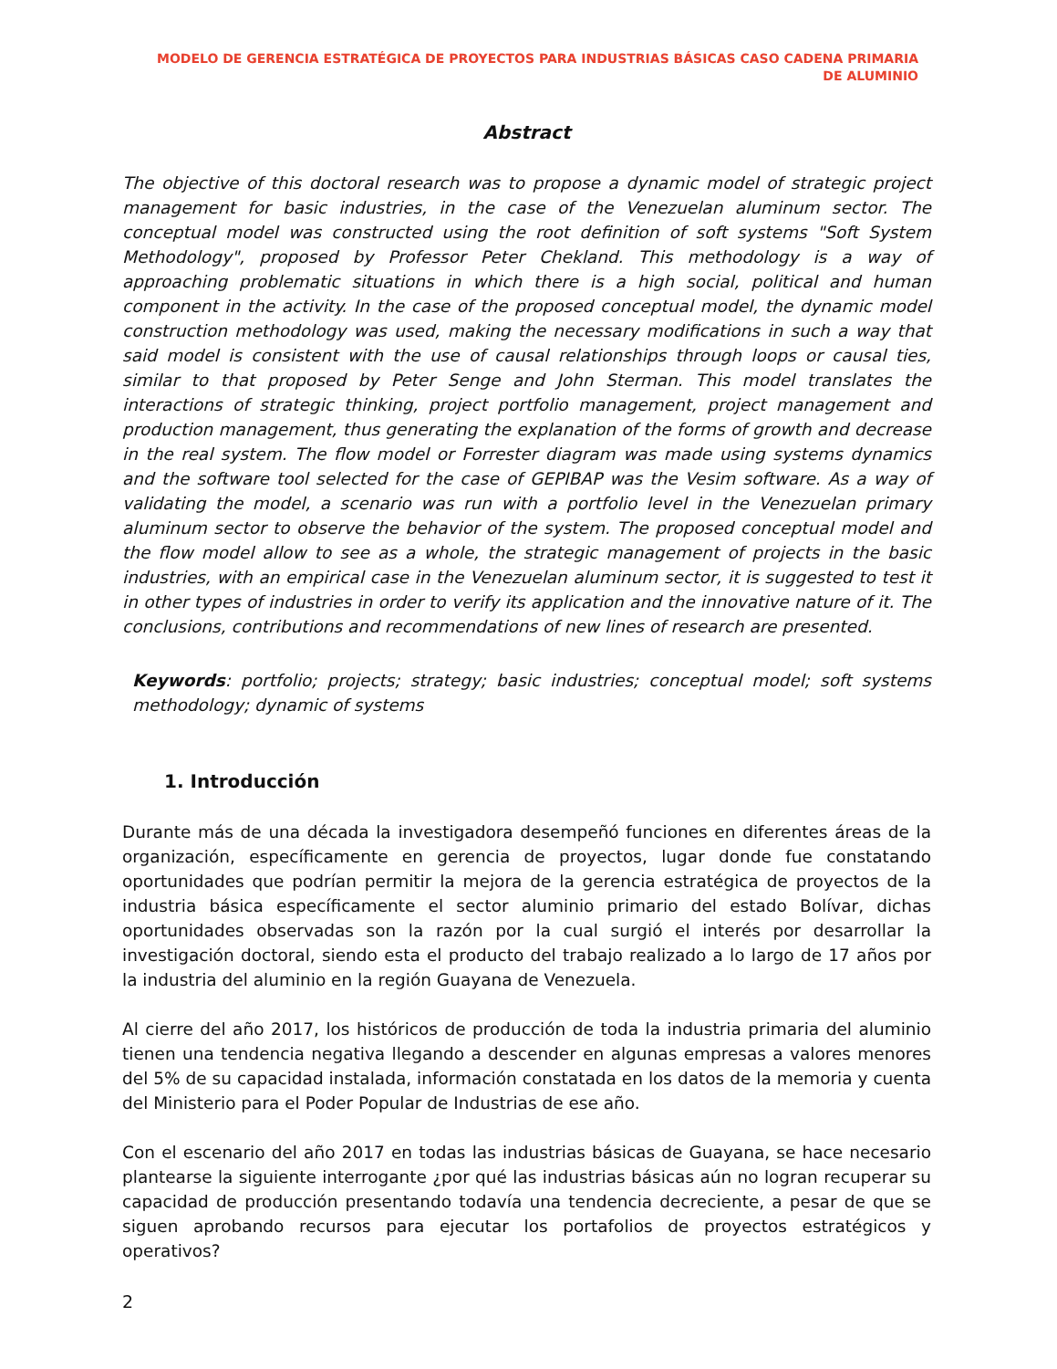MODELO DE GERENCIA ESTRATÉGICA DE PROYECTOS PARA INDUSTRIAS BÁSICAS CASO CADENA PRIMARIA DE ALUMINIO
Abstract
The objective of this doctoral research was to propose a dynamic model of strategic project management for basic industries, in the case of the Venezuelan aluminum sector. The conceptual model was constructed using the root definition of soft systems "Soft System Methodology", proposed by Professor Peter Chekland. This methodology is a way of approaching problematic situations in which there is a high social, political and human component in the activity. In the case of the proposed conceptual model, the dynamic model construction methodology was used, making the necessary modifications in such a way that said model is consistent with the use of causal relationships through loops or causal ties, similar to that proposed by Peter Senge and John Sterman. This model translates the interactions of strategic thinking, project portfolio management, project management and production management, thus generating the explanation of the forms of growth and decrease in the real system. The flow model or Forrester diagram was made using systems dynamics and the software tool selected for the case of GEPIBAP was the Vesim software. As a way of validating the model, a scenario was run with a portfolio level in the Venezuelan primary aluminum sector to observe the behavior of the system. The proposed conceptual model and the flow model allow to see as a whole, the strategic management of projects in the basic industries, with an empirical case in the Venezuelan aluminum sector, it is suggested to test it in other types of industries in order to verify its application and the innovative nature of it. The conclusions, contributions and recommendations of new lines of research are presented.
Keywords: portfolio; projects; strategy; basic industries; conceptual model; soft systems methodology; dynamic of systems
1. Introducción
Durante más de una década la investigadora desempeñó funciones en diferentes áreas de la organización, específicamente en gerencia de proyectos, lugar donde fue constatando oportunidades que podrían permitir la mejora de la gerencia estratégica de proyectos de la industria básica específicamente el sector aluminio primario del estado Bolívar, dichas oportunidades observadas son la razón por la cual surgió el interés por desarrollar la investigación doctoral, siendo esta el producto del trabajo realizado a lo largo de 17 años por la industria del aluminio en la región Guayana de Venezuela.
Al cierre del año 2017, los históricos de producción de toda la industria primaria del aluminio tienen una tendencia negativa llegando a descender en algunas empresas a valores menores del 5% de su capacidad instalada, información constatada en los datos de la memoria y cuenta del Ministerio para el Poder Popular de Industrias de ese año.
Con el escenario del año 2017 en todas las industrias básicas de Guayana, se hace necesario plantearse la siguiente interrogante ¿por qué las industrias básicas aún no logran recuperar su capacidad de producción presentando todavía una tendencia decreciente, a pesar de que se siguen aprobando recursos para ejecutar los portafolios de proyectos estratégicos y operativos?
2